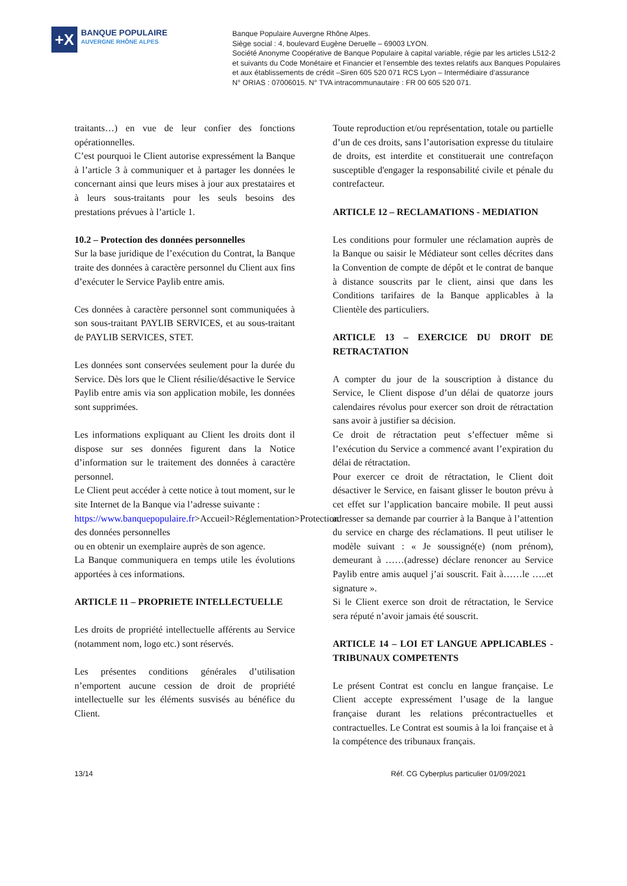+X
BANQUE POPULAIRE
AUVERGNE RHÔNE ALPES
Banque Populaire Auvergne Rhône Alpes.
Siège social : 4, boulevard Eugène Deruelle – 69003 LYON.
Société Anonyme Coopérative de Banque Populaire à capital variable, régie par les articles L512-2
et suivants du Code Monétaire et Financier et l’ensemble des textes relatifs aux Banques Populaires
et aux établissements de crédit –Siren 605 520 071 RCS Lyon – Intermédiaire d’assurance
N° ORIAS : 07006015. N° TVA intracommunautaire : FR 00 605 520 071.
traitants…) en vue de leur confier des fonctions opérationnelles.
C’est pourquoi le Client autorise expressément la Banque à l’article 3 à communiquer et à partager les données le concernant ainsi que leurs mises à jour aux prestataires et à leurs sous-traitants pour les seuls besoins des prestations prévues à l’article 1.
10.2 – Protection des données personnelles
Sur la base juridique de l’exécution du Contrat, la Banque traite des données à caractère personnel du Client aux fins d’exécuter le Service Paylib entre amis.
Ces données à caractère personnel sont communiquées à son sous-traitant PAYLIB SERVICES, et au sous-traitant de PAYLIB SERVICES, STET.
Les données sont conservées seulement pour la durée du Service. Dès lors que le Client résilie/désactive le Service Paylib entre amis via son application mobile, les données sont supprimées.
Les informations expliquant au Client les droits dont il dispose sur ses données figurent dans la Notice d’information sur le traitement des données à caractère personnel.
Le Client peut accéder à cette notice à tout moment, sur le site Internet de la Banque via l’adresse suivante :
https://www.banquepopulaire.fr>Accueil>Réglementation>Protection des données personnelles
ou en obtenir un exemplaire auprès de son agence.
La Banque communiquera en temps utile les évolutions apportées à ces informations.
ARTICLE 11 – PROPRIETE INTELLECTUELLE
Les droits de propriété intellectuelle afférents au Service (notamment nom, logo etc.) sont réservés.
Les présentes conditions générales d’utilisation n’emportent aucune cession de droit de propriété intellectuelle sur les éléments susvisés au bénéfice du Client.
Toute reproduction et/ou représentation, totale ou partielle d’un de ces droits, sans l’autorisation expresse du titulaire de droits, est interdite et constituerait une contrefaçon susceptible d'engager la responsabilité civile et pénale du contrefacteur.
ARTICLE 12 – RECLAMATIONS - MEDIATION
Les conditions pour formuler une réclamation auprès de la Banque ou saisir le Médiateur sont celles décrites dans la Convention de compte de dépôt et le contrat de banque à distance souscrits par le client, ainsi que dans les Conditions tarifaires de la Banque applicables à la Clientèle des particuliers.
ARTICLE 13 – EXERCICE DU DROIT DE RETRACTATION
A compter du jour de la souscription à distance du Service, le Client dispose d’un délai de quatorze jours calendaires révolus pour exercer son droit de rétractation sans avoir à justifier sa décision.
Ce droit de rétractation peut s’effectuer même si l’exécution du Service a commencé avant l’expiration du délai de rétractation.
Pour exercer ce droit de rétractation, le Client doit désactiver le Service, en faisant glisser le bouton prévu à cet effet sur l’application bancaire mobile. Il peut aussi adresser sa demande par courrier à la Banque à l’attention du service en charge des réclamations. Il peut utiliser le modèle suivant : « Je soussigné(e) (nom prénom), demeurant à ……(adresse) déclare renoncer au Service Paylib entre amis auquel j’ai souscrit. Fait à……le …..et signature ».
Si le Client exerce son droit de rétractation, le Service sera réputé n’avoir jamais été souscrit.
ARTICLE 14 – LOI ET LANGUE APPLICABLES - TRIBUNAUX COMPETENTS
Le présent Contrat est conclu en langue française. Le Client accepte expressément l’usage de la langue française durant les relations précontractuelles et contractuelles. Le Contrat est soumis à la loi française et à la compétence des tribunaux français.
13/14 Réf. CG Cyberplus particulier 01/09/2021